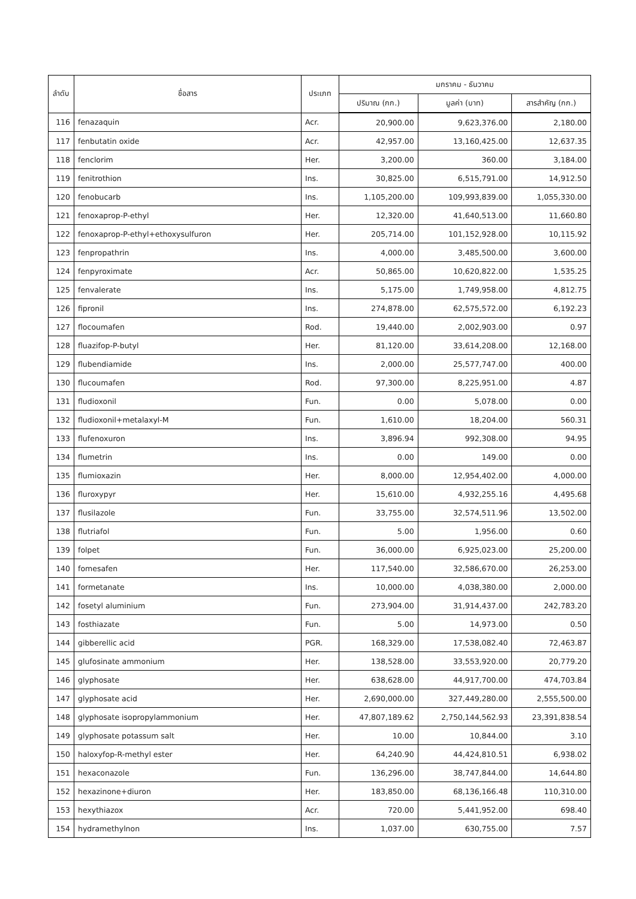| ลำดับ | ชื่อสาร | ประเภท | มกราคม - ธันวาคม | | |
| --- | --- | --- | --- | --- | --- |
| | | | ปริมาณ (กก.) | มูลค่า (บาท) | สารสำคัญ (กก.) |
| 116 | fenazaquin | Acr. | 20,900.00 | 9,623,376.00 | 2,180.00 |
| 117 | fenbutatin oxide | Acr. | 42,957.00 | 13,160,425.00 | 12,637.35 |
| 118 | fenclorim | Her. | 3,200.00 | 360.00 | 3,184.00 |
| 119 | fenitrothion | Ins. | 30,825.00 | 6,515,791.00 | 14,912.50 |
| 120 | fenobucarb | Ins. | 1,105,200.00 | 109,993,839.00 | 1,055,330.00 |
| 121 | fenoxaprop-P-ethyl | Her. | 12,320.00 | 41,640,513.00 | 11,660.80 |
| 122 | fenoxaprop-P-ethyl+ethoxysulfuron | Her. | 205,714.00 | 101,152,928.00 | 10,115.92 |
| 123 | fenpropathrin | Ins. | 4,000.00 | 3,485,500.00 | 3,600.00 |
| 124 | fenpyroximate | Acr. | 50,865.00 | 10,620,822.00 | 1,535.25 |
| 125 | fenvalerate | Ins. | 5,175.00 | 1,749,958.00 | 4,812.75 |
| 126 | fipronil | Ins. | 274,878.00 | 62,575,572.00 | 6,192.23 |
| 127 | flocoumafen | Rod. | 19,440.00 | 2,002,903.00 | 0.97 |
| 128 | fluazifop-P-butyl | Her. | 81,120.00 | 33,614,208.00 | 12,168.00 |
| 129 | flubendiamide | Ins. | 2,000.00 | 25,577,747.00 | 400.00 |
| 130 | flucoumafen | Rod. | 97,300.00 | 8,225,951.00 | 4.87 |
| 131 | fludioxonil | Fun. | 0.00 | 5,078.00 | 0.00 |
| 132 | fludioxonil+metalaxyl-M | Fun. | 1,610.00 | 18,204.00 | 560.31 |
| 133 | flufenoxuron | Ins. | 3,896.94 | 992,308.00 | 94.95 |
| 134 | flumetrin | Ins. | 0.00 | 149.00 | 0.00 |
| 135 | flumioxazin | Her. | 8,000.00 | 12,954,402.00 | 4,000.00 |
| 136 | fluroxypyr | Her. | 15,610.00 | 4,932,255.16 | 4,495.68 |
| 137 | flusilazole | Fun. | 33,755.00 | 32,574,511.96 | 13,502.00 |
| 138 | flutriafol | Fun. | 5.00 | 1,956.00 | 0.60 |
| 139 | folpet | Fun. | 36,000.00 | 6,925,023.00 | 25,200.00 |
| 140 | fomesafen | Her. | 117,540.00 | 32,586,670.00 | 26,253.00 |
| 141 | formetanate | Ins. | 10,000.00 | 4,038,380.00 | 2,000.00 |
| 142 | fosetyl aluminium | Fun. | 273,904.00 | 31,914,437.00 | 242,783.20 |
| 143 | fosthiazate | Fun. | 5.00 | 14,973.00 | 0.50 |
| 144 | gibberellic acid | PGR. | 168,329.00 | 17,538,082.40 | 72,463.87 |
| 145 | glufosinate ammonium | Her. | 138,528.00 | 33,553,920.00 | 20,779.20 |
| 146 | glyphosate | Her. | 638,628.00 | 44,917,700.00 | 474,703.84 |
| 147 | glyphosate acid | Her. | 2,690,000.00 | 327,449,280.00 | 2,555,500.00 |
| 148 | glyphosate isopropylammonium | Her. | 47,807,189.62 | 2,750,144,562.93 | 23,391,838.54 |
| 149 | glyphosate potassum salt | Her. | 10.00 | 10,844.00 | 3.10 |
| 150 | haloxyfop-R-methyl ester | Her. | 64,240.90 | 44,424,810.51 | 6,938.02 |
| 151 | hexaconazole | Fun. | 136,296.00 | 38,747,844.00 | 14,644.80 |
| 152 | hexazinone+diuron | Her. | 183,850.00 | 68,136,166.48 | 110,310.00 |
| 153 | hexythiazox | Acr. | 720.00 | 5,441,952.00 | 698.40 |
| 154 | hydramethylnon | Ins. | 1,037.00 | 630,755.00 | 7.57 |